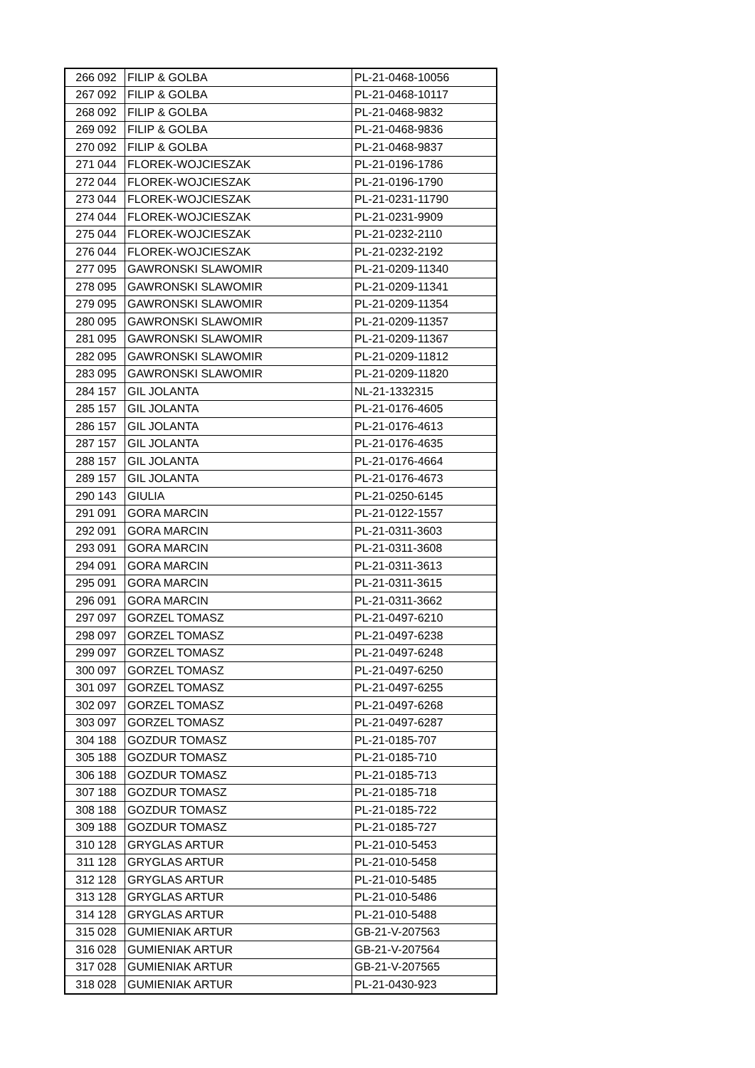| 266 | 092 | FILIP & GOLBA | PL-21-0468-10056 |
| 267 | 092 | FILIP & GOLBA | PL-21-0468-10117 |
| 268 | 092 | FILIP & GOLBA | PL-21-0468-9832 |
| 269 | 092 | FILIP & GOLBA | PL-21-0468-9836 |
| 270 | 092 | FILIP & GOLBA | PL-21-0468-9837 |
| 271 | 044 | FLOREK-WOJCIESZAK | PL-21-0196-1786 |
| 272 | 044 | FLOREK-WOJCIESZAK | PL-21-0196-1790 |
| 273 | 044 | FLOREK-WOJCIESZAK | PL-21-0231-11790 |
| 274 | 044 | FLOREK-WOJCIESZAK | PL-21-0231-9909 |
| 275 | 044 | FLOREK-WOJCIESZAK | PL-21-0232-2110 |
| 276 | 044 | FLOREK-WOJCIESZAK | PL-21-0232-2192 |
| 277 | 095 | GAWRONSKI SLAWOMIR | PL-21-0209-11340 |
| 278 | 095 | GAWRONSKI SLAWOMIR | PL-21-0209-11341 |
| 279 | 095 | GAWRONSKI SLAWOMIR | PL-21-0209-11354 |
| 280 | 095 | GAWRONSKI SLAWOMIR | PL-21-0209-11357 |
| 281 | 095 | GAWRONSKI SLAWOMIR | PL-21-0209-11367 |
| 282 | 095 | GAWRONSKI SLAWOMIR | PL-21-0209-11812 |
| 283 | 095 | GAWRONSKI SLAWOMIR | PL-21-0209-11820 |
| 284 | 157 | GIL JOLANTA | NL-21-1332315 |
| 285 | 157 | GIL JOLANTA | PL-21-0176-4605 |
| 286 | 157 | GIL JOLANTA | PL-21-0176-4613 |
| 287 | 157 | GIL JOLANTA | PL-21-0176-4635 |
| 288 | 157 | GIL JOLANTA | PL-21-0176-4664 |
| 289 | 157 | GIL JOLANTA | PL-21-0176-4673 |
| 290 | 143 | GIULIA | PL-21-0250-6145 |
| 291 | 091 | GORA MARCIN | PL-21-0122-1557 |
| 292 | 091 | GORA MARCIN | PL-21-0311-3603 |
| 293 | 091 | GORA MARCIN | PL-21-0311-3608 |
| 294 | 091 | GORA MARCIN | PL-21-0311-3613 |
| 295 | 091 | GORA MARCIN | PL-21-0311-3615 |
| 296 | 091 | GORA MARCIN | PL-21-0311-3662 |
| 297 | 097 | GORZEL TOMASZ | PL-21-0497-6210 |
| 298 | 097 | GORZEL TOMASZ | PL-21-0497-6238 |
| 299 | 097 | GORZEL TOMASZ | PL-21-0497-6248 |
| 300 | 097 | GORZEL TOMASZ | PL-21-0497-6250 |
| 301 | 097 | GORZEL TOMASZ | PL-21-0497-6255 |
| 302 | 097 | GORZEL TOMASZ | PL-21-0497-6268 |
| 303 | 097 | GORZEL TOMASZ | PL-21-0497-6287 |
| 304 | 188 | GOZDUR TOMASZ | PL-21-0185-707 |
| 305 | 188 | GOZDUR TOMASZ | PL-21-0185-710 |
| 306 | 188 | GOZDUR TOMASZ | PL-21-0185-713 |
| 307 | 188 | GOZDUR TOMASZ | PL-21-0185-718 |
| 308 | 188 | GOZDUR TOMASZ | PL-21-0185-722 |
| 309 | 188 | GOZDUR TOMASZ | PL-21-0185-727 |
| 310 | 128 | GRYGLAS ARTUR | PL-21-010-5453 |
| 311 | 128 | GRYGLAS ARTUR | PL-21-010-5458 |
| 312 | 128 | GRYGLAS ARTUR | PL-21-010-5485 |
| 313 | 128 | GRYGLAS ARTUR | PL-21-010-5486 |
| 314 | 128 | GRYGLAS ARTUR | PL-21-010-5488 |
| 315 | 028 | GUMIENIAK ARTUR | GB-21-V-207563 |
| 316 | 028 | GUMIENIAK ARTUR | GB-21-V-207564 |
| 317 | 028 | GUMIENIAK ARTUR | GB-21-V-207565 |
| 318 | 028 | GUMIENIAK ARTUR | PL-21-0430-923 |